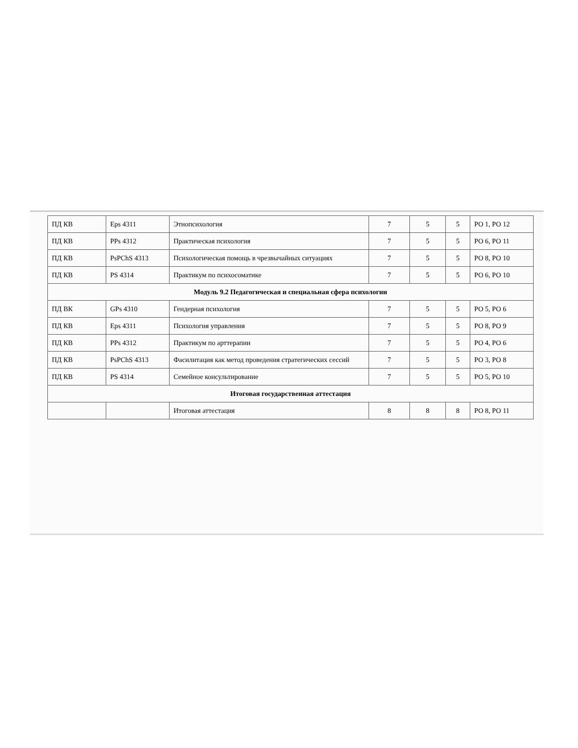| ПД КВ | Eps 4311 | Этнопсихология | 7 | 5 | 5 | РО 1, РО 12 |
| ПД КВ | PPs 4312 | Практическая психология | 7 | 5 | 5 | РО 6, РО 11 |
| ПД КВ | PsPChS 4313 | Психологическая помощь в чрезвычайных ситуациях | 7 | 5 | 5 | РО 8, РО 10 |
| ПД КВ | PS 4314 | Практикум по психосоматике | 7 | 5 | 5 | РО 6, РО 10 |
| Модуль 9.2 Педагогическая и специальная сфера психологии | | | | | | |
| ПД ВК | GPs 4310 | Гендерная психология | 7 | 5 | 5 | РО 5, РО 6 |
| ПД КВ | Eps 4311 | Психология управления | 7 | 5 | 5 | РО 8, РО 9 |
| ПД КВ | PPs 4312 | Практикум по арттерапии | 7 | 5 | 5 | РО 4, РО 6 |
| ПД КВ | PsPChS 4313 | Фасилитация как метод проведения стратегических сессий | 7 | 5 | 5 | РО 3, РО 8 |
| ПД КВ | PS 4314 | Семейное консультирование | 7 | 5 | 5 | РО 5, РО 10 |
| Итоговая государственная аттестация | | | | | | |
| | | Итоговая аттестация | 8 | 8 | 8 | РО 8, РО 11 |